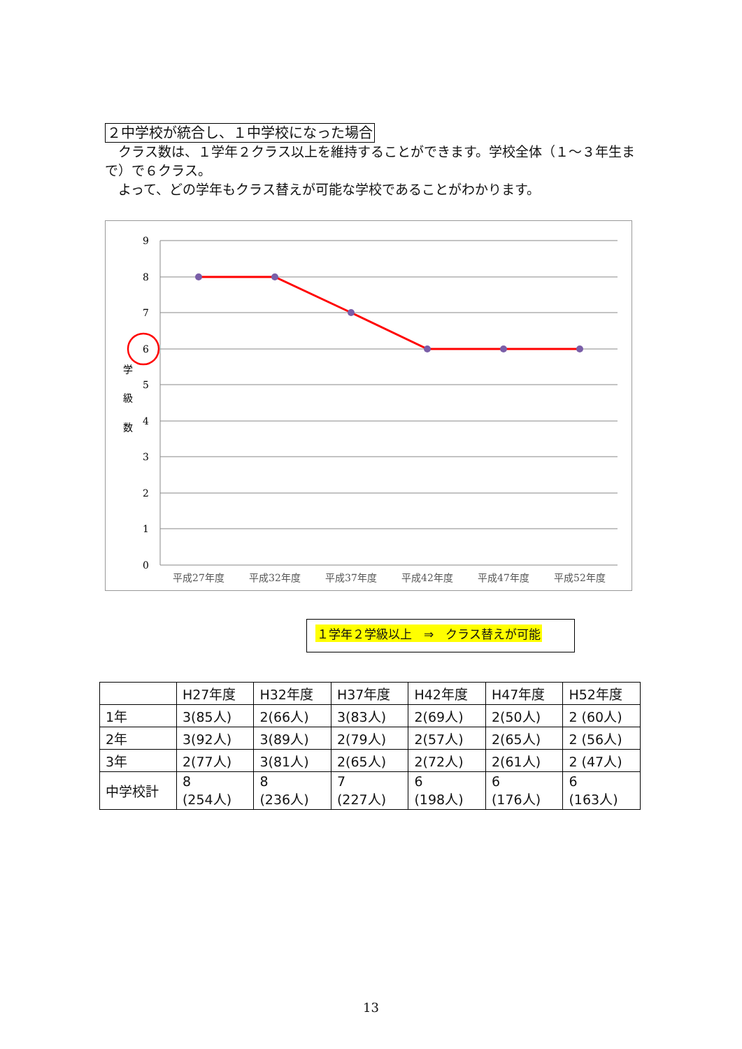２中学校が統合し、１中学校になった場合
　クラス数は、１学年２クラス以上を維持することができます。学校全体（１～３年生まで）で６クラス。
　よって、どの学年もクラス替えが可能な学校であることがわかります。
9
8
7
6
5
4
3
2
1
0
学
級
数
平成27年度
平成32年度
平成37年度
平成42年度
平成47年度
平成52年度
１学年２学級以上　⇒　クラス替えが可能
| | H27年度 | H32年度 | H37年度 | H42年度 | H47年度 | H52年度 |
| --- | --- | --- | --- | --- | --- | --- |
| 1年 | 3(85人) | 2(66人) | 3(83人) | 2(69人) | 2(50人) | 2 (60人) |
| 2年 | 3(92人) | 3(89人) | 2(79人) | 2(57人) | 2(65人) | 2 (56人) |
| 3年 | 2(77人) | 3(81人) | 2(65人) | 2(72人) | 2(61人) | 2 (47人) |
| 中学校計 | 8 (254人) | 8 (236人) | 7 (227人) | 6 (198人) | 6 (176人) | 6 (163人) |
13